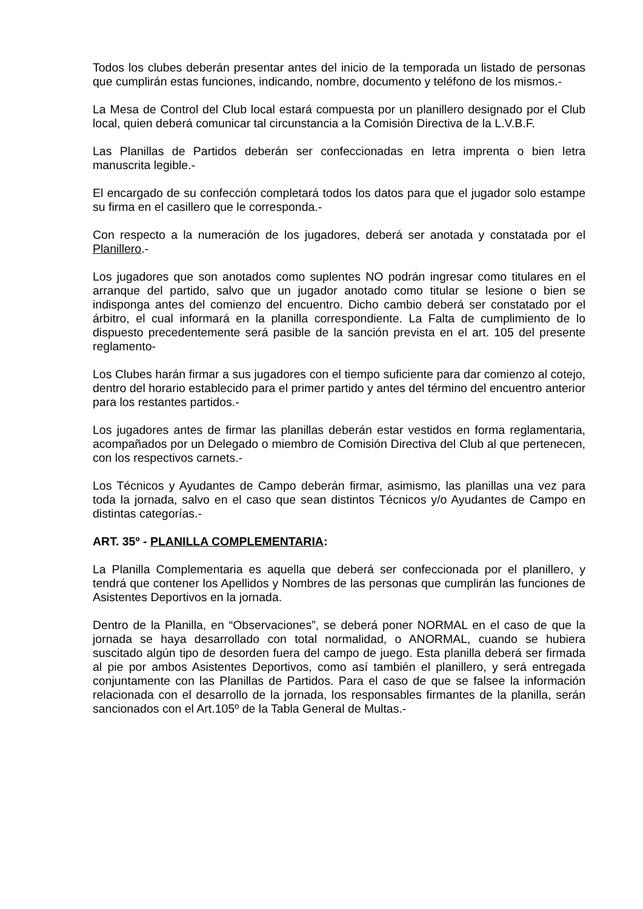Todos los clubes deberán presentar antes del inicio de la temporada un listado de personas que cumplirán estas funciones, indicando, nombre, documento y teléfono de los mismos.-
La Mesa de Control del Club local estará compuesta por un planillero designado por el Club local, quien deberá comunicar tal circunstancia a la Comisión Directiva de la L.V.B.F.
Las Planillas de Partidos deberán ser confeccionadas en letra imprenta o bien letra manuscrita legible.-
El encargado de su confección completará todos los datos para que el jugador solo estampe su firma en el casillero que le corresponda.-
Con respecto a la numeración de los jugadores, deberá ser anotada y constatada por el Planillero.-
Los jugadores que son anotados como suplentes NO podrán ingresar como titulares en el arranque del partido, salvo que un jugador anotado como titular se lesione o bien se indisponga antes del comienzo del encuentro. Dicho cambio deberá ser constatado por el árbitro, el cual informará en la planilla correspondiente. La Falta de cumplimiento de lo dispuesto precedentemente será pasible de la sanción prevista en el art. 105 del presente reglamento-
Los Clubes harán firmar a sus jugadores con el tiempo suficiente para dar comienzo al cotejo, dentro del horario establecido para el primer partido y antes del término del encuentro anterior para los restantes partidos.-
Los jugadores antes de firmar las planillas deberán estar vestidos en forma reglamentaria, acompañados por un Delegado o miembro de Comisión Directiva del Club al que pertenecen, con los respectivos carnets.-
Los Técnicos y Ayudantes de Campo deberán firmar, asimismo, las planillas una vez para toda la jornada, salvo en el caso que sean distintos Técnicos y/o Ayudantes de Campo en distintas categorías.-
ART. 35º - PLANILLA COMPLEMENTARIA:
La Planilla Complementaria es aquella que deberá ser confeccionada por el planillero, y tendrá que contener los Apellidos y Nombres de las personas que cumplirán las funciones de Asistentes Deportivos en la jornada.
Dentro de la Planilla, en “Observaciones”, se deberá poner NORMAL en el caso de que la jornada se haya desarrollado con total normalidad, o ANORMAL, cuando se hubiera suscitado algún tipo de desorden fuera del campo de juego. Esta planilla deberá ser firmada al pie por ambos Asistentes Deportivos, como así también el planillero, y será entregada conjuntamente con las Planillas de Partidos. Para el caso de que se falsee la información relacionada con el desarrollo de la jornada, los responsables firmantes de la planilla, serán sancionados con el Art.105º de la Tabla General de Multas.-